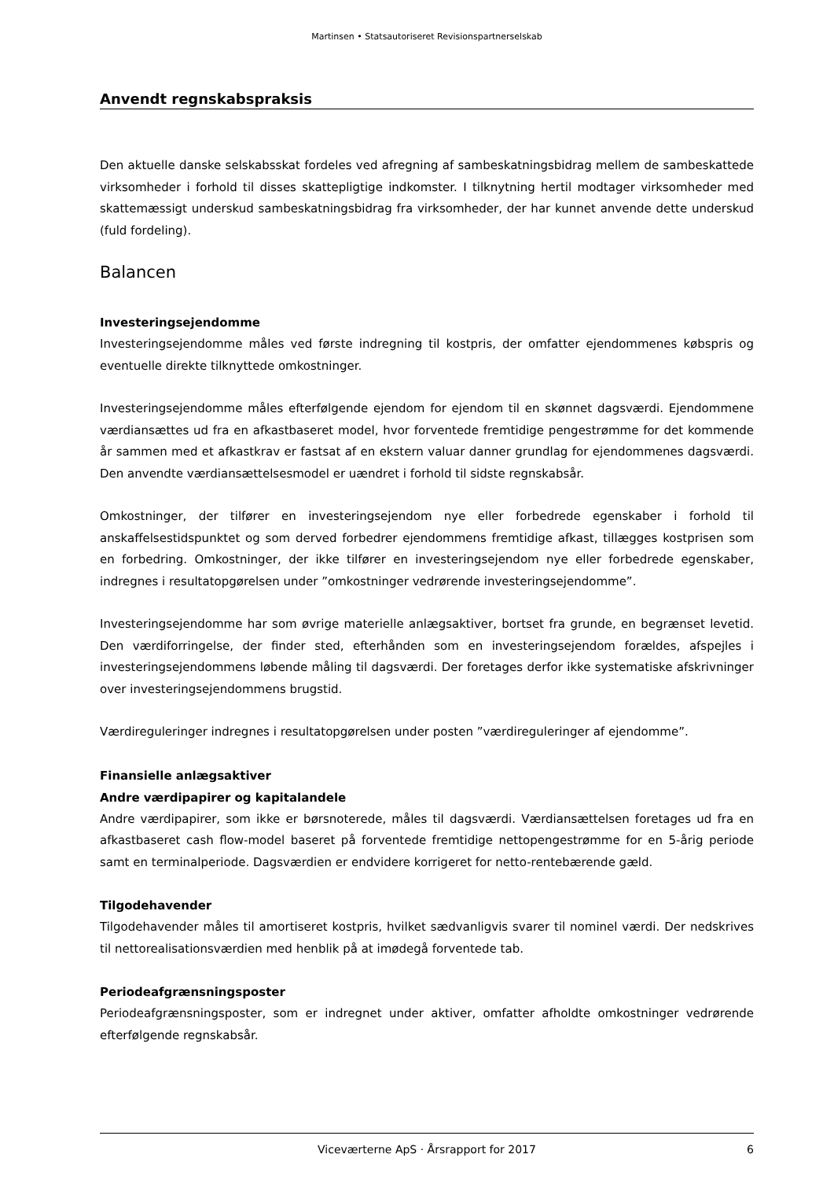Martinsen • Statsautoriseret Revisionspartnerselskab
Anvendt regnskabspraksis
Den aktuelle danske selskabsskat fordeles ved afregning af sambeskatningsbidrag mellem de sambeskattede virksomheder i forhold til disses skattepligtige indkomster. I tilknytning hertil modtager virksomheder med skattemæssigt underskud sambeskatningsbidrag fra virksomheder, der har kunnet anvende dette underskud (fuld fordeling).
Balancen
Investeringsejendomme
Investeringsejendomme måles ved første indregning til kostpris, der omfatter ejendommenes købspris og eventuelle direkte tilknyttede omkostninger.
Investeringsejendomme måles efterfølgende ejendom for ejendom til en skønnet dagsværdi. Ejendommene værdiansættes ud fra en afkastbaseret model, hvor forventede fremtidige pengestrømme for det kommende år sammen med et afkastkrav er fastsat af en ekstern valuar danner grundlag for ejendommenes dagsværdi. Den anvendte værdiansættelsesmodel er uændret i forhold til sidste regnskabsår.
Omkostninger, der tilfører en investeringsejendom nye eller forbedrede egenskaber i forhold til anskaffelsestidspunktet og som derved forbedrer ejendommens fremtidige afkast, tillægges kostprisen som en forbedring. Omkostninger, der ikke tilfører en investeringsejendom nye eller forbedrede egenskaber, indregnes i resultatopgørelsen under ”omkostninger vedrørende investeringsejendomme”.
Investeringsejendomme har som øvrige materielle anlægsaktiver, bortset fra grunde, en begrænset levetid. Den værdiforringelse, der finder sted, efterhånden som en investeringsejendom forældes, afspejles i investeringsejendommens løbende måling til dagsværdi. Der foretages derfor ikke systematiske afskrivninger over investeringsejendommens brugstid.
Værdireguleringer indregnes i resultatopgørelsen under posten ”værdireguleringer af ejendomme”.
Finansielle anlægsaktiver
Andre værdipapirer og kapitalandele
Andre værdipapirer, som ikke er børsnoterede, måles til dagsværdi. Værdiansættelsen foretages ud fra en afkastbaseret cash flow-model baseret på forventede fremtidige nettopengestrømme for en 5-årig periode samt en terminalperiode. Dagsværdien er endvidere korrigeret for netto-rentebærende gæld.
Tilgodehavender
Tilgodehavender måles til amortiseret kostpris, hvilket sædvanligvis svarer til nominel værdi. Der nedskrives til nettorealisationsværdien med henblik på at imødegå forventede tab.
Periodeafgrænsningsposter
Periodeafgrænsningsposter, som er indregnet under aktiver, omfatter afholdte omkostninger vedrørende efterfølgende regnskabsår.
Viceværterne ApS · Årsrapport for 2017 6